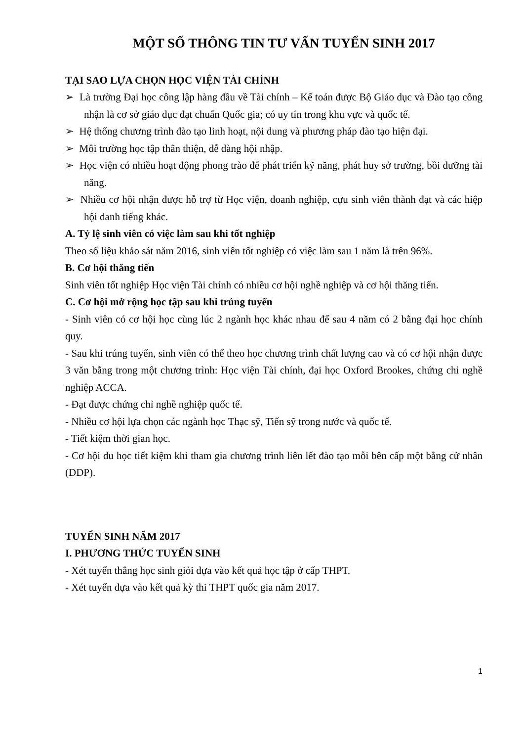MỘT SỐ THÔNG TIN TƯ VẤN TUYỂN SINH 2017
TẠI SAO LỰA CHỌN HỌC VIỆN TÀI CHÍNH
➢ Là trường Đại học công lập hàng đầu về Tài chính – Kế toán được Bộ Giáo dục và Đào tạo công nhận là cơ sở giáo dục đạt chuẩn Quốc gia; có uy tín trong khu vực và quốc tế.
➢ Hệ thống chương trình đào tạo linh hoạt, nội dung và phương pháp đào tạo hiện đại.
➢ Môi trường học tập thân thiện, dễ dàng hội nhập.
➢ Học viện có nhiều hoạt động phong trào để phát triển kỹ năng, phát huy sở trường, bồi dưỡng tài năng.
➢ Nhiều cơ hội nhận được hỗ trợ từ Học viện, doanh nghiệp, cựu sinh viên thành đạt và các hiệp hội danh tiếng khác.
A. Tỷ lệ sinh viên có việc làm sau khi tốt nghiệp
Theo số liệu khảo sát năm 2016, sinh viên tốt nghiệp có việc làm sau 1 năm là trên 96%.
B. Cơ hội thăng tiến
Sinh viên tốt nghiệp Học viện Tài chính có nhiều cơ hội nghề nghiệp và cơ hội thăng tiến.
C. Cơ hội mở rộng học tập sau khi trúng tuyển
- Sinh viên có cơ hội học cùng lúc 2 ngành học khác nhau để sau 4 năm có 2 bằng đại học chính quy.
- Sau khi trúng tuyển, sinh viên có thể theo học chương trình chất lượng cao và có cơ hội nhận được 3 văn bằng trong một chương trình: Học viện Tài chính, đại học Oxford Brookes, chứng chỉ nghề nghiệp ACCA.
- Đạt được chứng chỉ nghề nghiệp quốc tế.
- Nhiều cơ hội lựa chọn các ngành học Thạc sỹ, Tiến sỹ trong nước và quốc tế.
- Tiết kiệm thời gian học.
- Cơ hội du học tiết kiệm khi tham gia chương trình liên lết đào tạo mỗi bên cấp một bằng cử nhân (DDP).
TUYỂN SINH NĂM 2017
I. PHƯƠNG THỨC TUYỂN SINH
- Xét tuyển thẳng học sinh giỏi dựa vào kết quả học tập ở cấp THPT.
- Xét tuyển dựa vào kết quả kỳ thi THPT quốc gia năm 2017.
1